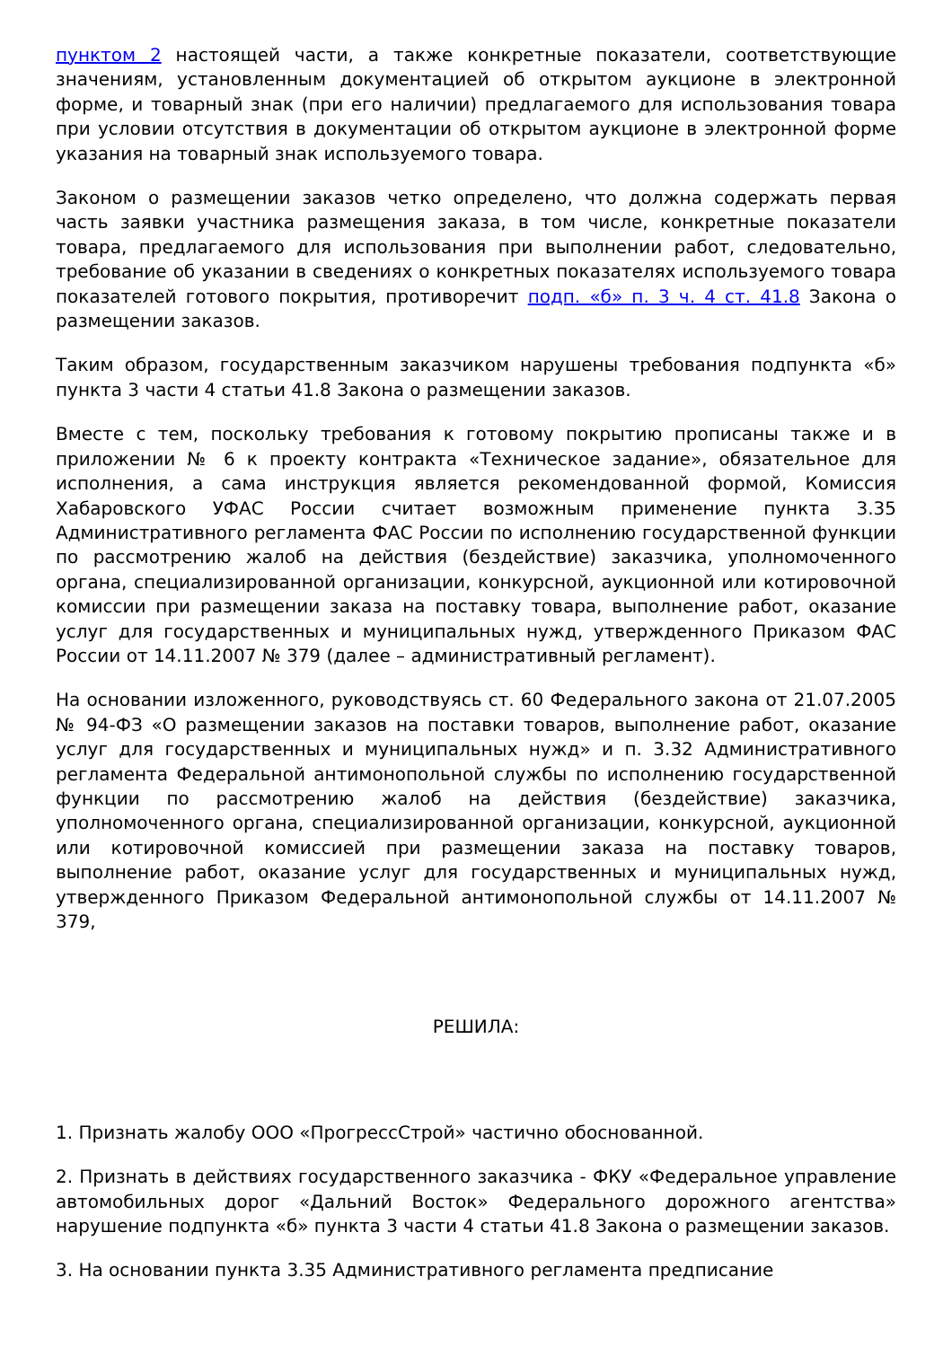пунктом 2 настоящей части, а также конкретные показатели, соответствующие значениям, установленным документацией об открытом аукционе в электронной форме, и товарный знак (при его наличии) предлагаемого для использования товара при условии отсутствия в документации об открытом аукционе в электронной форме указания на товарный знак используемого товара.
Законом о размещении заказов четко определено, что должна содержать первая часть заявки участника размещения заказа, в том числе, конкретные показатели товара, предлагаемого для использования при выполнении работ, следовательно, требование об указании в сведениях о конкретных показателях используемого товара показателей готового покрытия, противоречит подп. «б» п. 3 ч. 4 ст. 41.8 Закона о размещении заказов.
Таким образом, государственным заказчиком нарушены требования подпункта «б» пункта 3 части 4 статьи 41.8 Закона о размещении заказов.
Вместе с тем, поскольку требования к готовому покрытию прописаны также и в приложении № 6 к проекту контракта «Техническое задание», обязательное для исполнения, а сама инструкция является рекомендованной формой, Комиссия Хабаровского УФАС России считает возможным применение пункта 3.35 Административного регламента ФАС России по исполнению государственной функции по рассмотрению жалоб на действия (бездействие) заказчика, уполномоченного органа, специализированной организации, конкурсной, аукционной или котировочной комиссии при размещении заказа на поставку товара, выполнение работ, оказание услуг для государственных и муниципальных нужд, утвержденного Приказом ФАС России от 14.11.2007 № 379 (далее – административный регламент).
На основании изложенного, руководствуясь ст. 60 Федерального закона от 21.07.2005 № 94-ФЗ «О размещении заказов на поставки товаров, выполнение работ, оказание услуг для государственных и муниципальных нужд» и п. 3.32 Административного регламента Федеральной антимонопольной службы по исполнению государственной функции по рассмотрению жалоб на действия (бездействие) заказчика, уполномоченного органа, специализированной организации, конкурсной, аукционной или котировочной комиссией при размещении заказа на поставку товаров, выполнение работ, оказание услуг для государственных и муниципальных нужд, утвержденного Приказом Федеральной антимонопольной службы от 14.11.2007 № 379,
РЕШИЛА:
1. Признать жалобу ООО «ПрогрессСтрой» частично обоснованной.
2. Признать в действиях государственного заказчика - ФКУ «Федеральное управление автомобильных дорог «Дальний Восток» Федерального дорожного агентства» нарушение подпункта «б» пункта 3 части 4 статьи 41.8 Закона о размещении заказов.
3. На основании пункта 3.35 Административного регламента предписание